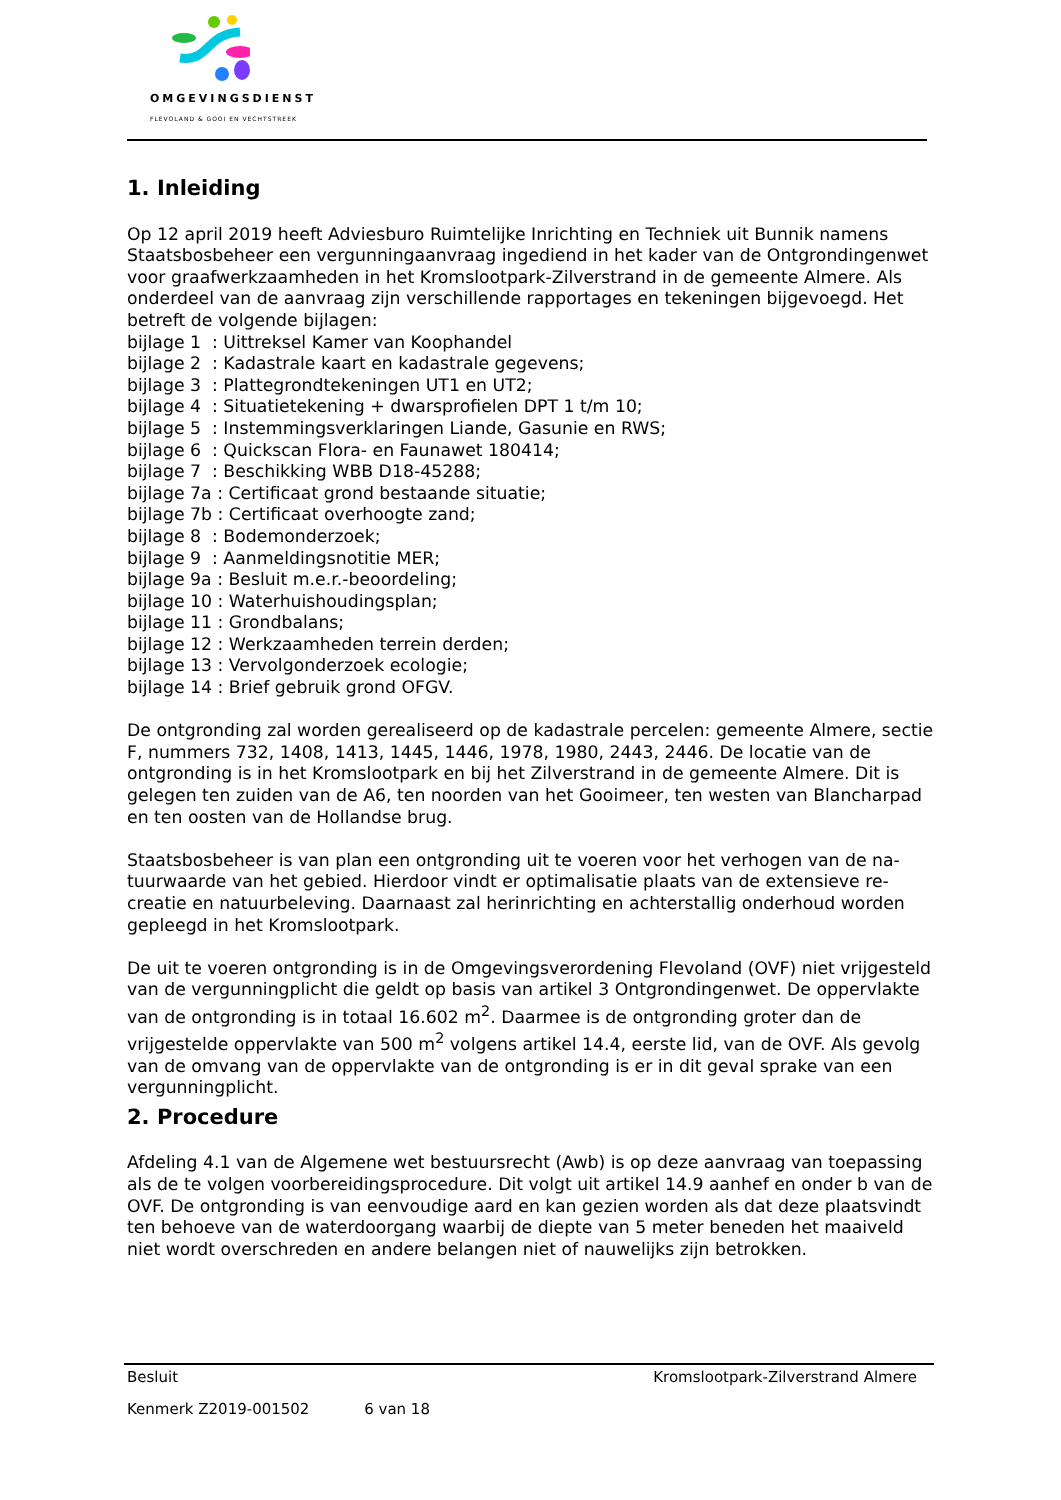OMGEVINGSDIENST
FLEVOLAND & GOOI EN VECHTSTREEK
1. Inleiding
Op 12 april 2019 heeft Adviesburo Ruimtelijke Inrichting en Techniek uit Bunnik namens Staatsbosbeheer een vergunningaanvraag ingediend in het kader van de Ontgrondingen­wet voor graafwerkzaamheden in het Kromslootpark-Zilverstrand in de gemeente Al­mere. Als onderdeel van de aanvraag zijn verschillende rapportages en tekeningen bijge­voegd. Het betreft de volgende bijlagen:
bijlage 1 : Uittreksel Kamer van Koophandel
bijlage 2 : Kadastrale kaart en kadastrale gegevens;
bijlage 3 : Plattegrondtekeningen UT1 en UT2;
bijlage 4 : Situatietekening + dwarsprofielen DPT 1 t/m 10;
bijlage 5 : Instemmingsverklaringen Liande, Gasunie en RWS;
bijlage 6 : Quickscan Flora- en Faunawet 180414;
bijlage 7 : Beschikking WBB D18-45288;
bijlage 7a : Certificaat grond bestaande situatie;
bijlage 7b : Certificaat overhoogte zand;
bijlage 8 : Bodemonderzoek;
bijlage 9 : Aanmeldingsnotitie MER;
bijlage 9a : Besluit m.e.r.-beoordeling;
bijlage 10 : Waterhuishoudingsplan;
bijlage 11 : Grondbalans;
bijlage 12 : Werkzaamheden terrein derden;
bijlage 13 : Vervolgonderzoek ecologie;
bijlage 14 : Brief gebruik grond OFGV.
De ontgronding zal worden gerealiseerd op de kadastrale percelen: gemeente Almere, sectie F, nummers 732, 1408, 1413, 1445, 1446, 1978, 1980, 2443, 2446. De locatie van de ontgronding is in het Kromslootpark en bij het Zilverstrand in de gemeente Al­mere. Dit is gelegen ten zuiden van de A6, ten noorden van het Gooimeer, ten westen van Blancharpad en ten oosten van de Hollandse brug.
Staatsbosbeheer is van plan een ontgronding uit te voeren voor het verhogen van de na­tuurwaarde van het gebied. Hierdoor vindt er optimalisatie plaats van de extensieve re­creatie en natuurbeleving. Daarnaast zal herinrichting en achterstallig onderhoud worden gepleegd in het Kromslootpark.
De uit te voeren ontgronding is in de Omgevingsverordening Flevoland (OVF) niet vrijge­steld van de vergunningplicht die geldt op basis van artikel 3 Ontgrondingenwet. De op­pervlakte van de ontgronding is in totaal 16.602 m<sup>2</sup>. Daarmee is de ontgronding groter dan de vrijgestelde oppervlakte van 500 m<sup>2</sup> volgens artikel 14.4, eerste lid, van de OVF. Als gevolg van de omvang van de oppervlakte van de ontgronding is er in dit geval sprake van een vergunningplicht.
2. Procedure
Afdeling 4.1 van de Algemene wet bestuursrecht (Awb) is op deze aanvraag van toepas­sing als de te volgen voorbereidingsprocedure. Dit volgt uit artikel 14.9 aanhef en onder b van de OVF. De ontgronding is van eenvoudige aard en kan gezien worden als dat deze plaatsvindt ten behoeve van de waterdoorgang waarbij de diepte van 5 meter beneden het maaiveld niet wordt overschreden en andere belangen niet of nauwelijks zijn betrok­ken.
Besluit Kromslootpark-Zilverstrand Almere
Kenmerk Z2019-001502 6 van 18